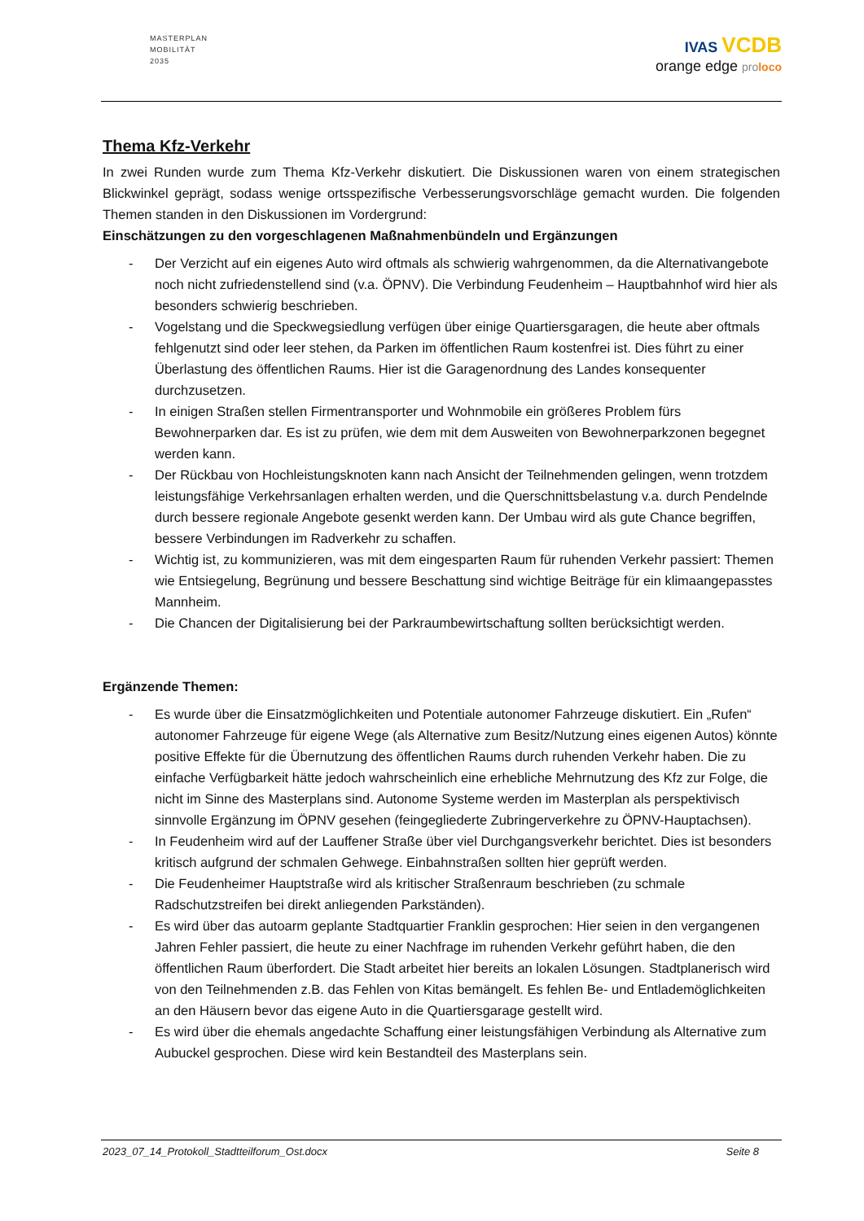MASTERPLAN
MOBILITÄT
2035
IVAS VCDB
orange edge pro loco
Thema Kfz-Verkehr
In zwei Runden wurde zum Thema Kfz-Verkehr diskutiert. Die Diskussionen waren von einem strategischen Blickwinkel geprägt, sodass wenige ortsspezifische Verbesserungsvorschläge gemacht wurden. Die folgenden Themen standen in den Diskussionen im Vordergrund:
Einschätzungen zu den vorgeschlagenen Maßnahmenbündeln und Ergänzungen
- Der Verzicht auf ein eigenes Auto wird oftmals als schwierig wahrgenommen, da die Alternativangebote noch nicht zufriedenstellend sind (v.a. ÖPNV). Die Verbindung Feudenheim – Hauptbahnhof wird hier als besonders schwierig beschrieben.
- Vogelstang und die Speckwegsiedlung verfügen über einige Quartiersgaragen, die heute aber oftmals fehlgenutzt sind oder leer stehen, da Parken im öffentlichen Raum kostenfrei ist. Dies führt zu einer Überlastung des öffentlichen Raums. Hier ist die Garagenordnung des Landes konsequenter durchzusetzen.
- In einigen Straßen stellen Firmentransporter und Wohnmobile ein größeres Problem fürs Bewohnerparken dar. Es ist zu prüfen, wie dem mit dem Ausweiten von Bewohnerparkzonen begegnet werden kann.
- Der Rückbau von Hochleistungsknoten kann nach Ansicht der Teilnehmenden gelingen, wenn trotzdem leistungsfähige Verkehrsanlagen erhalten werden, und die Querschnittsbelastung v.a. durch Pendelnde durch bessere regionale Angebote gesenkt werden kann. Der Umbau wird als gute Chance begriffen, bessere Verbindungen im Radverkehr zu schaffen.
- Wichtig ist, zu kommunizieren, was mit dem eingesparten Raum für ruhenden Verkehr passiert: Themen wie Entsiegelung, Begrünung und bessere Beschattung sind wichtige Beiträge für ein klimaangepasstes Mannheim.
- Die Chancen der Digitalisierung bei der Parkraumbewirtschaftung sollten berücksichtigt werden.
Ergänzende Themen:
- Es wurde über die Einsatzmöglichkeiten und Potentiale autonomer Fahrzeuge diskutiert. Ein „Rufen“ autonomer Fahrzeuge für eigene Wege (als Alternative zum Besitz/Nutzung eines eigenen Autos) könnte positive Effekte für die Übernutzung des öffentlichen Raums durch ruhenden Verkehr haben. Die zu einfache Verfügbarkeit hätte jedoch wahrscheinlich eine erhebliche Mehrnutzung des Kfz zur Folge, die nicht im Sinne des Masterplans sind. Autonome Systeme werden im Masterplan als perspektivisch sinnvolle Ergänzung im ÖPNV gesehen (feingegliederte Zubringerverkehre zu ÖPNV-Hauptachsen).
- In Feudenheim wird auf der Lauffener Straße über viel Durchgangsverkehr berichtet. Dies ist besonders kritisch aufgrund der schmalen Gehwege. Einbahnstraßen sollten hier geprüft werden.
- Die Feudenheimer Hauptstraße wird als kritischer Straßenraum beschrieben (zu schmale Radschutzstreifen bei direkt anliegenden Parkständen).
- Es wird über das autoarm geplante Stadtquartier Franklin gesprochen: Hier seien in den vergangenen Jahren Fehler passiert, die heute zu einer Nachfrage im ruhenden Verkehr geführt haben, die den öffentlichen Raum überfordert. Die Stadt arbeitet hier bereits an lokalen Lösungen. Stadtplanerisch wird von den Teilnehmenden z.B. das Fehlen von Kitas bemängelt. Es fehlen Be- und Entlademöglichkeiten an den Häusern bevor das eigene Auto in die Quartiersgarage gestellt wird.
- Es wird über die ehemals angedachte Schaffung einer leistungsfähigen Verbindung als Alternative zum Aubuckel gesprochen. Diese wird kein Bestandteil des Masterplans sein.
2023_07_14_Protokoll_Stadtteilforum_Ost.docx Seite 8